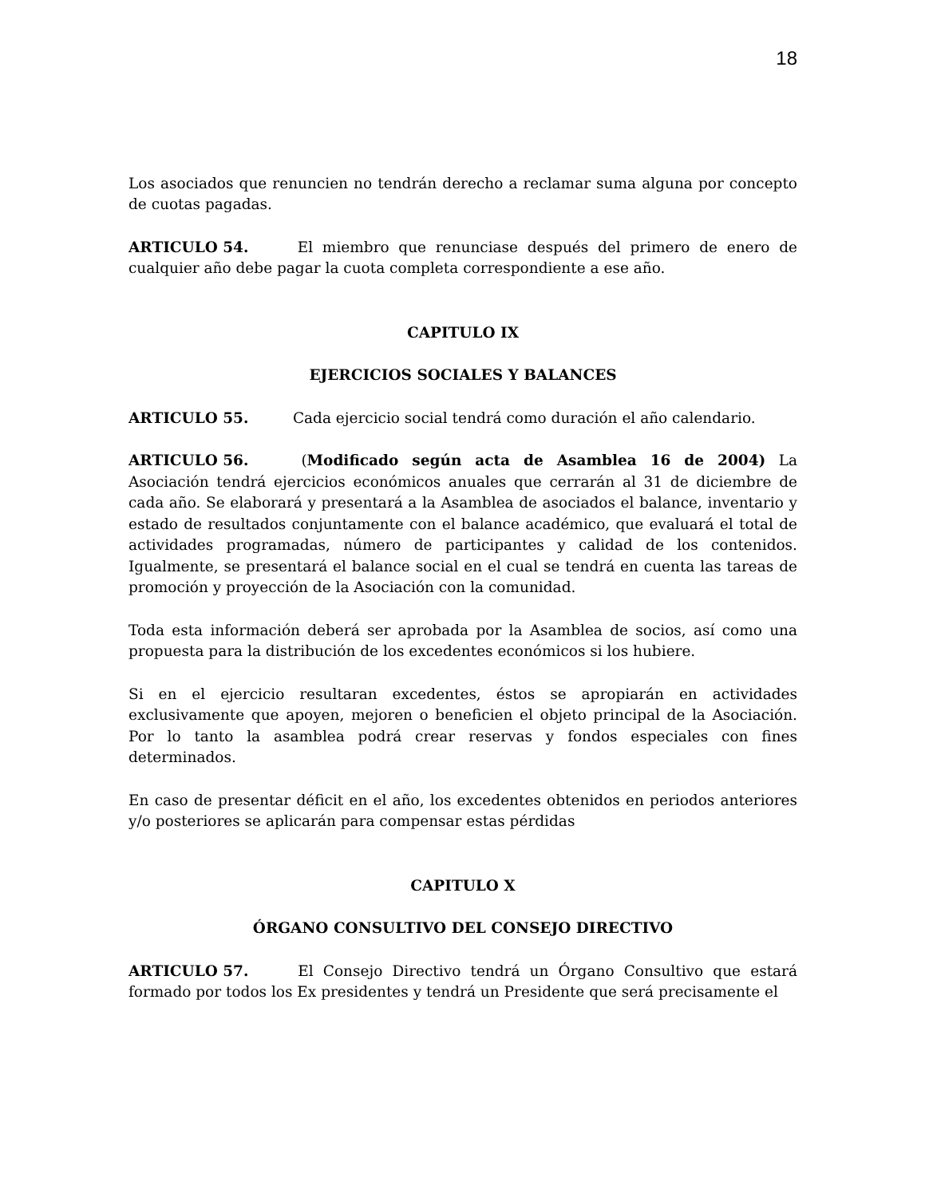18
Los asociados que renuncien no tendrán derecho a reclamar suma alguna por concepto de cuotas pagadas.
ARTICULO 54. El miembro que renunciase después del primero de enero de cualquier año debe pagar la cuota completa correspondiente a ese año.
CAPITULO IX
EJERCICIOS SOCIALES Y BALANCES
ARTICULO 55. Cada ejercicio social tendrá como duración el año calendario.
ARTICULO 56. (Modificado según acta de Asamblea 16 de 2004) La Asociación tendrá ejercicios económicos anuales que cerrarán al 31 de diciembre de cada año. Se elaborará y presentará a la Asamblea de asociados el balance, inventario y estado de resultados conjuntamente con el balance académico, que evaluará el total de actividades programadas, número de participantes y calidad de los contenidos. Igualmente, se presentará el balance social en el cual se tendrá en cuenta las tareas de promoción y proyección de la Asociación con la comunidad.
Toda esta información deberá ser aprobada por la Asamblea de socios, así como una propuesta para la distribución de los excedentes económicos si los hubiere.
Si en el ejercicio resultaran excedentes, éstos se apropiarán en actividades exclusivamente que apoyen, mejoren o beneficien el objeto principal de la Asociación. Por lo tanto la asamblea podrá crear reservas y fondos especiales con fines determinados.
En caso de presentar déficit en el año, los excedentes obtenidos en periodos anteriores y/o posteriores se aplicarán para compensar estas pérdidas
CAPITULO X
ÓRGANO CONSULTIVO DEL CONSEJO DIRECTIVO
ARTICULO 57. El Consejo Directivo tendrá un Órgano Consultivo que estará formado por todos los Ex presidentes y tendrá un Presidente que será precisamente el